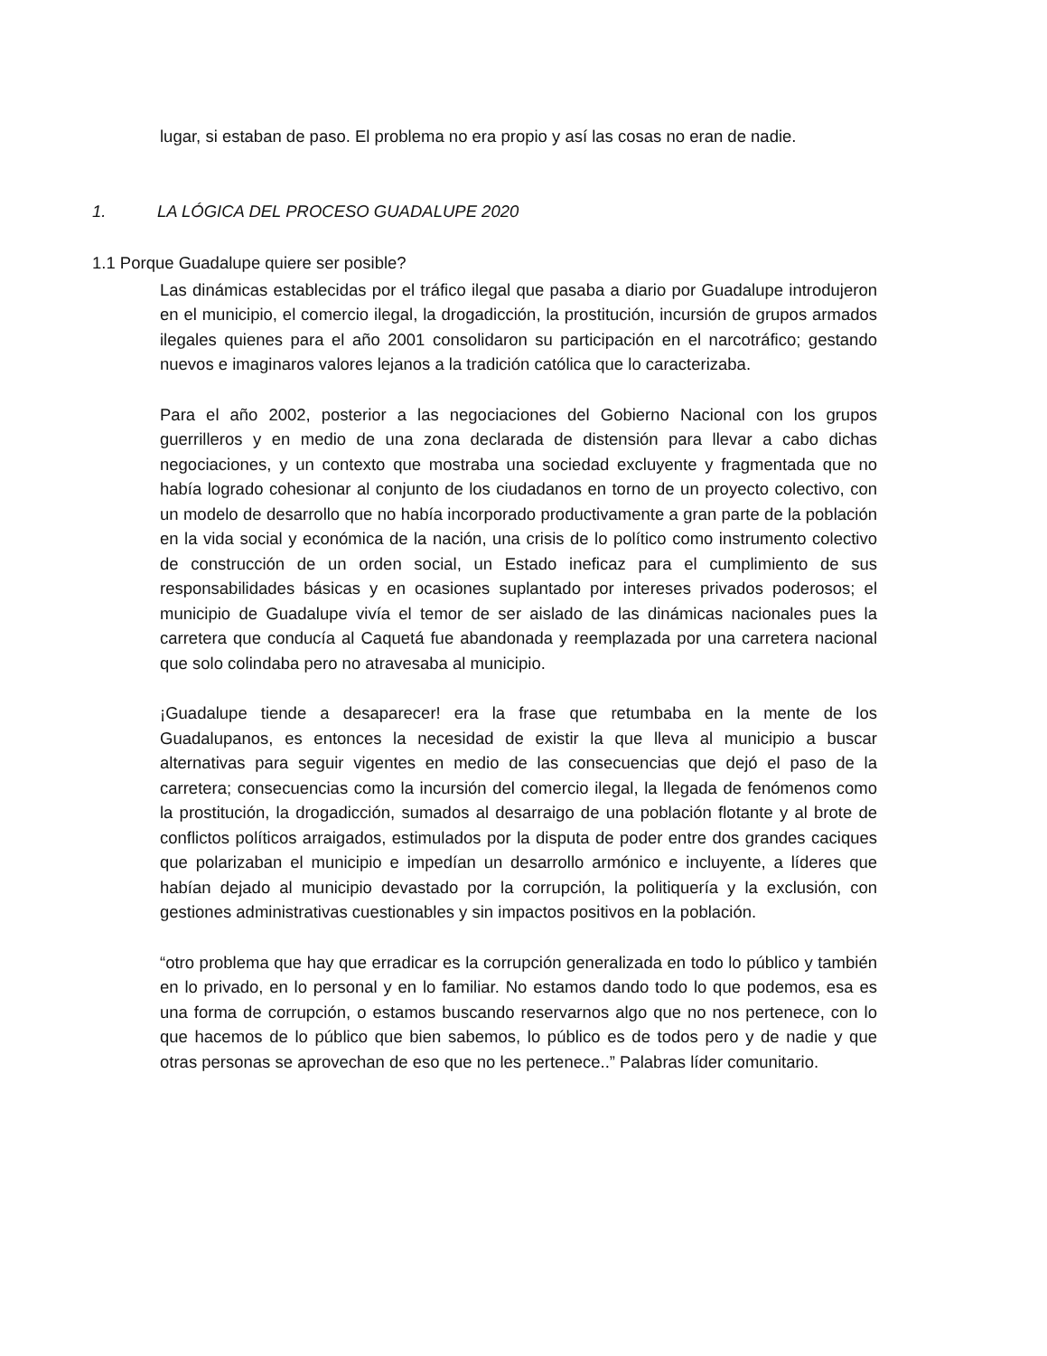lugar, si estaban de paso. El problema no era propio y así las cosas no eran de nadie.
1. LA LÓGICA DEL PROCESO GUADALUPE 2020
1.1 Porque Guadalupe quiere ser posible?
Las dinámicas establecidas por el tráfico ilegal que pasaba a diario por Guadalupe introdujeron en el municipio, el comercio ilegal, la drogadicción, la prostitución, incursión de grupos armados ilegales quienes para el año 2001 consolidaron su participación en el narcotráfico; gestando nuevos e imaginaros valores lejanos a la tradición católica que lo caracterizaba.
Para el año 2002, posterior a las negociaciones del Gobierno Nacional con los grupos guerrilleros y en medio de una zona declarada de distensión para llevar a cabo dichas negociaciones, y un contexto que mostraba una sociedad excluyente y fragmentada que no había logrado cohesionar al conjunto de los ciudadanos en torno de un proyecto colectivo, con un modelo de desarrollo que no había incorporado productivamente a gran parte de la población en la vida social y económica de la nación, una crisis de lo político como instrumento colectivo de construcción de un orden social, un Estado ineficaz para el cumplimiento de sus responsabilidades básicas y en ocasiones suplantado por intereses privados poderosos; el municipio de Guadalupe vivía el temor de ser aislado de las dinámicas nacionales pues la carretera que conducía al Caquetá fue abandonada y reemplazada por una carretera nacional que solo colindaba pero no atravesaba al municipio.
¡Guadalupe tiende a desaparecer! era la frase que retumbaba en la mente de los Guadalupanos, es entonces la necesidad de existir la que lleva al municipio a buscar alternativas para seguir vigentes en medio de las consecuencias que dejó el paso de la carretera; consecuencias como la incursión del comercio ilegal, la llegada de fenómenos como la prostitución, la drogadicción, sumados al desarraigo de una población flotante y al brote de conflictos políticos arraigados, estimulados por la disputa de poder entre dos grandes caciques que polarizaban el municipio e impedían un desarrollo armónico e incluyente, a líderes que habían dejado al municipio devastado por la corrupción, la politiquería y la exclusión, con gestiones administrativas cuestionables y sin impactos positivos en la población.
“otro problema que hay que erradicar es la corrupción generalizada en todo lo público y también en lo privado, en lo personal y en lo familiar. No estamos dando todo lo que podemos, esa es una forma de corrupción, o estamos buscando reservarnos algo que no nos pertenece, con lo que hacemos de lo público que bien sabemos, lo público es de todos pero y de nadie y que otras personas se aprovechan de eso que no les pertenece..” Palabras líder comunitario.